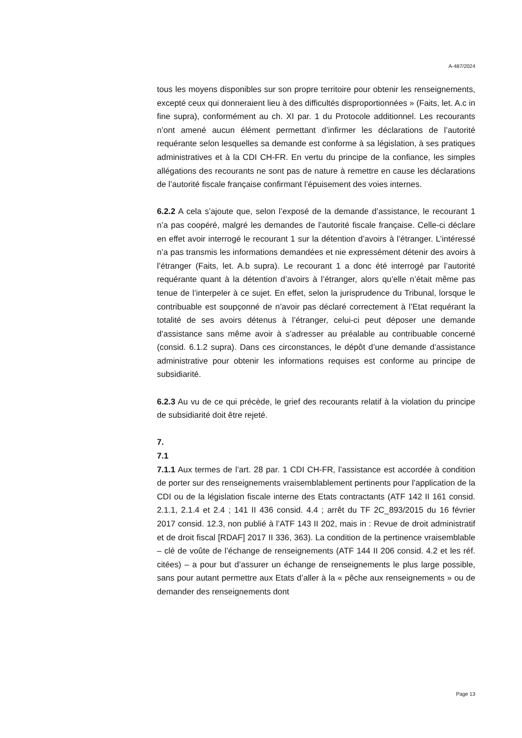A-487/2024
tous les moyens disponibles sur son propre territoire pour obtenir les renseignements, excepté ceux qui donneraient lieu à des difficultés disproportionnées » (Faits, let. A.c in fine supra), conformément au ch. XI par. 1 du Protocole additionnel. Les recourants n’ont amené aucun élément permettant d’infirmer les déclarations de l’autorité requérante selon lesquelles sa demande est conforme à sa législation, à ses pratiques administratives et à la CDI CH-FR. En vertu du principe de la confiance, les simples allégations des recourants ne sont pas de nature à remettre en cause les déclarations de l’autorité fiscale française confirmant l’épuisement des voies internes.
6.2.2 A cela s’ajoute que, selon l’exposé de la demande d’assistance, le recourant 1 n’a pas coopéré, malgré les demandes de l’autorité fiscale française. Celle-ci déclare en effet avoir interrogé le recourant 1 sur la détention d’avoirs à l’étranger. L’intéressé n’a pas transmis les informations demandées et nie expressément détenir des avoirs à l’étranger (Faits, let. A.b supra). Le recourant 1 a donc été interrogé par l’autorité requérante quant à la détention d’avoirs à l’étranger, alors qu’elle n’était même pas tenue de l’interpeler à ce sujet. En effet, selon la jurisprudence du Tribunal, lorsque le contribuable est soupçonné de n’avoir pas déclaré correctement à l’Etat requérant la totalité de ses avoirs détenus à l’étranger, celui-ci peut déposer une demande d’assistance sans même avoir à s’adresser au préalable au contribuable concerné (consid. 6.1.2 supra). Dans ces circonstances, le dépôt d’une demande d’assistance administrative pour obtenir les informations requises est conforme au principe de subsidiarité.
6.2.3 Au vu de ce qui précède, le grief des recourants relatif à la violation du principe de subsidiarité doit être rejeté.
7.
7.1
7.1.1 Aux termes de l’art. 28 par. 1 CDI CH-FR, l’assistance est accordée à condition de porter sur des renseignements vraisemblablement pertinents pour l’application de la CDI ou de la législation fiscale interne des Etats contractants (ATF 142 II 161 consid. 2.1.1, 2.1.4 et 2.4 ; 141 II 436 consid. 4.4 ; arrêt du TF 2C_893/2015 du 16 février 2017 consid. 12.3, non publié à l’ATF 143 II 202, mais in : Revue de droit administratif et de droit fiscal [RDAF] 2017 II 336, 363). La condition de la pertinence vraisemblable – clé de voûte de l’échange de renseignements (ATF 144 II 206 consid. 4.2 et les réf. citées) – a pour but d’assurer un échange de renseignements le plus large possible, sans pour autant permettre aux Etats d’aller à la « pêche aux renseignements » ou de demander des renseignements dont
Page 13